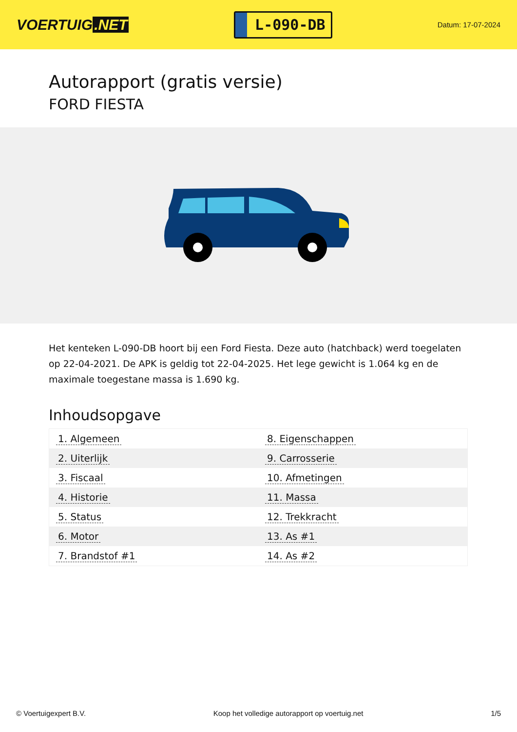VOERTUIG.NET
L-090-DB
Datum: 17-07-2024
Autorapport (gratis versie)
FORD FIESTA
Het kenteken L-090-DB hoort bij een Ford Fiesta. Deze auto (hatchback) werd toegelaten op 22-04-2021. De APK is geldig tot 22-04-2025. Het lege gewicht is 1.064 kg en de maximale toegestane massa is 1.690 kg.
Inhoudsopgave
| 1. Algemeen | 8. Eigenschappen |
| 2. Uiterlijk | 9. Carrosserie |
| 3. Fiscaal | 10. Afmetingen |
| 4. Historie | 11. Massa |
| 5. Status | 12. Trekkracht |
| 6. Motor | 13. As #1 |
| 7. Brandstof #1 | 14. As #2 |
© Voertuigexpert B.V. Koop het volledige autorapport op voertuig.net 1/5